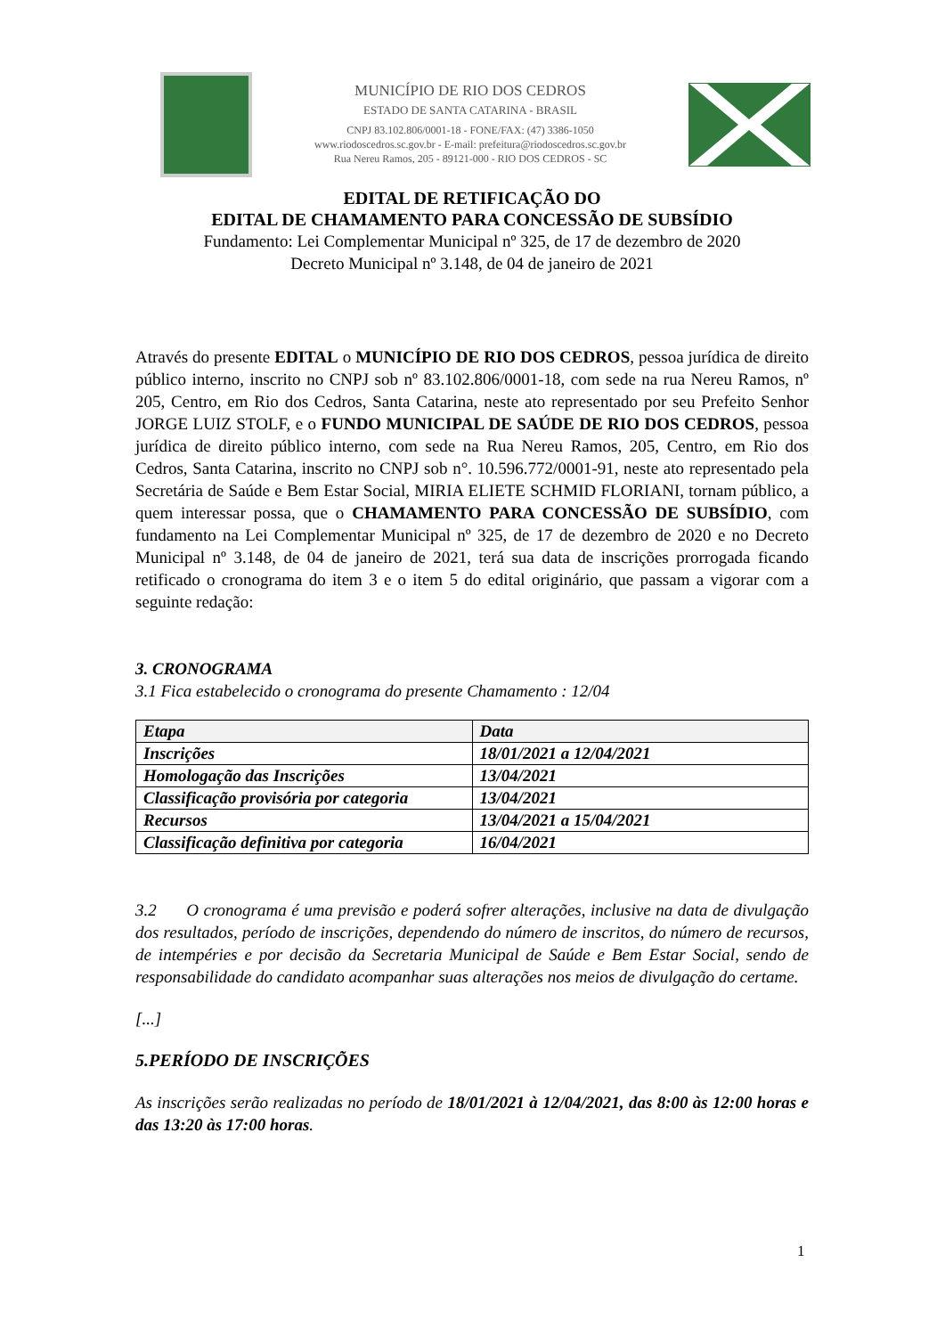MUNICÍPIO DE RIO DOS CEDROS
ESTADO DE SANTA CATARINA - BRASIL
CNPJ 83.102.806/0001-18 - FONE/FAX: (47) 3386-1050
www.riodoscedros.sc.gov.br - E-mail: prefeitura@riodoscedros.sc.gov.br
Rua Nereu Ramos, 205 - 89121-000 - RIO DOS CEDROS - SC
EDITAL DE RETIFICAÇÃO DO
EDITAL DE CHAMAMENTO PARA CONCESSÃO DE SUBSÍDIO
Fundamento: Lei Complementar Municipal nº 325, de 17 de dezembro de 2020
Decreto Municipal nº 3.148, de 04 de janeiro de 2021
Através do presente EDITAL o MUNICÍPIO DE RIO DOS CEDROS, pessoa jurídica de direito público interno, inscrito no CNPJ sob nº 83.102.806/0001-18, com sede na rua Nereu Ramos, nº 205, Centro, em Rio dos Cedros, Santa Catarina, neste ato representado por seu Prefeito Senhor JORGE LUIZ STOLF, e o FUNDO MUNICIPAL DE SAÚDE DE RIO DOS CEDROS, pessoa jurídica de direito público interno, com sede na Rua Nereu Ramos, 205, Centro, em Rio dos Cedros, Santa Catarina, inscrito no CNPJ sob n°. 10.596.772/0001-91, neste ato representado pela Secretária de Saúde e Bem Estar Social, MIRIA ELIETE SCHMID FLORIANI, tornam público, a quem interessar possa, que o CHAMAMENTO PARA CONCESSÃO DE SUBSÍDIO, com fundamento na Lei Complementar Municipal nº 325, de 17 de dezembro de 2020 e no Decreto Municipal nº 3.148, de 04 de janeiro de 2021, terá sua data de inscrições prorrogada ficando retificado o cronograma do item 3 e o item 5 do edital originário, que passam a vigorar com a seguinte redação:
3. CRONOGRAMA
3.1 Fica estabelecido o cronograma do presente Chamamento : 12/04
| Etapa | Data |
| --- | --- |
| Inscrições | 18/01/2021 a 12/04/2021 |
| Homologação das Inscrições | 13/04/2021 |
| Classificação provisória por categoria | 13/04/2021 |
| Recursos | 13/04/2021 a 15/04/2021 |
| Classificação definitiva por categoria | 16/04/2021 |
3.2 O cronograma é uma previsão e poderá sofrer alterações, inclusive na data de divulgação dos resultados, período de inscrições, dependendo do número de inscritos, do número de recursos, de intempéries e por decisão da Secretaria Municipal de Saúde e Bem Estar Social, sendo de responsabilidade do candidato acompanhar suas alterações nos meios de divulgação do certame.
[...]
5.PERÍODO DE INSCRIÇÕES
As inscrições serão realizadas no período de 18/01/2021 à 12/04/2021, das 8:00 às 12:00 horas e das 13:20 às 17:00 horas.
1